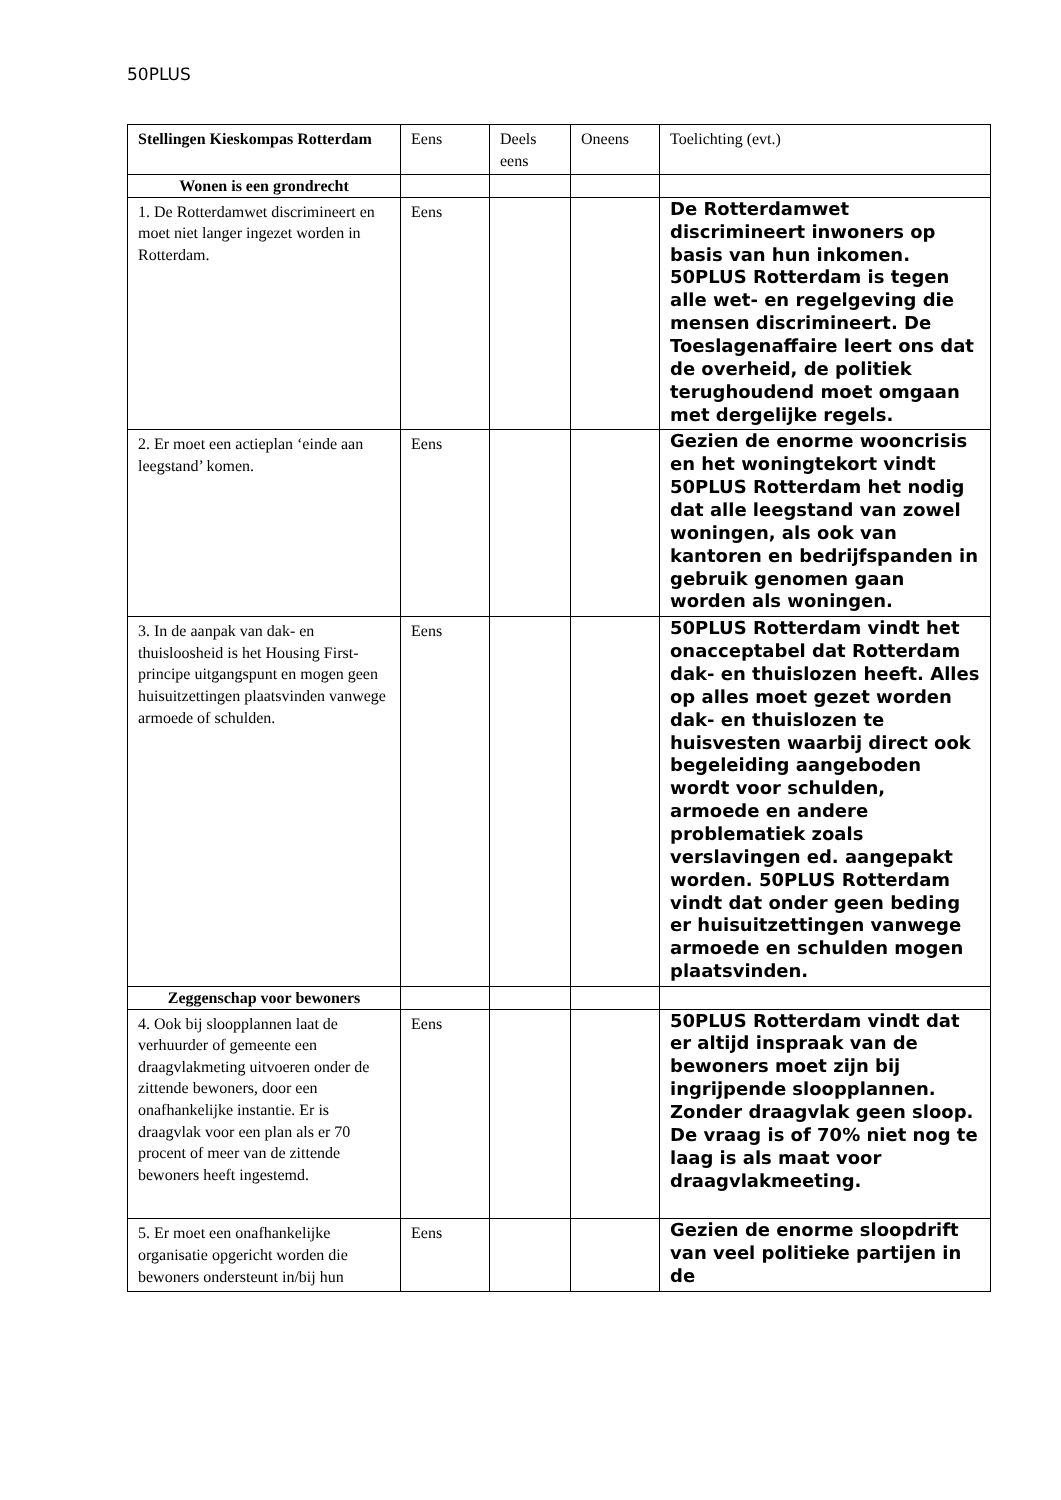50PLUS
| Stellingen Kieskompas Rotterdam | Eens | Deels eens | Oneens | Toelichting (evt.) |
| --- | --- | --- | --- | --- |
| Wonen is een grondrecht | | | | |
| 1. De Rotterdamwet discrimineert en moet niet langer ingezet worden in Rotterdam. | Eens | | | De Rotterdamwet discrimineert inwoners op basis van hun inkomen. 50PLUS Rotterdam is tegen alle wet- en regelgeving die mensen discrimineert. De Toeslagenaffaire leert ons dat de overheid, de politiek terughoudend moet omgaan met dergelijke regels. |
| 2. Er moet een actieplan ‘einde aan leegstand’ komen. | Eens | | | Gezien de enorme wooncrisis en het woningtekort vindt 50PLUS Rotterdam het nodig dat alle leegstand van zowel woningen, als ook van kantoren en bedrijfspanden in gebruik genomen gaan worden als woningen. |
| 3. In de aanpak van dak- en thuisloosheid is het Housing First-principe uitgangspunt en mogen geen huisuitzettingen plaatsvinden vanwege armoede of schulden. | Eens | | | 50PLUS Rotterdam vindt het onacceptabel dat Rotterdam dak- en thuislozen heeft. Alles op alles moet gezet worden dak- en thuislozen te huisvesten waarbij direct ook begeleiding aangeboden wordt voor schulden, armoede en andere problematiek zoals verslavingen ed. aangepakt worden. 50PLUS Rotterdam vindt dat onder geen beding er huisuitzettingen vanwege armoede en schulden mogen plaatsvinden. |
| Zeggenschap voor bewoners | | | | |
| 4. Ook bij sloopplannen laat de verhuurder of gemeente een draagvlakmeting uitvoeren onder de zittende bewoners, door een onafhankelijke instantie. Er is draagvlak voor een plan als er 70 procent of meer van de zittende bewoners heeft ingestemd. | Eens | | | 50PLUS Rotterdam vindt dat er altijd inspraak van de bewoners moet zijn bij ingrijpende sloopplannen. Zonder draagvlak geen sloop. De vraag is of 70% niet nog te laag is als maat voor draagvlakmeeting. |
| 5. Er moet een onafhankelijke organisatie opgericht worden die bewoners ondersteunt in/bij hun | Eens | | | Gezien de enorme sloopdrift van veel politieke partijen in de |